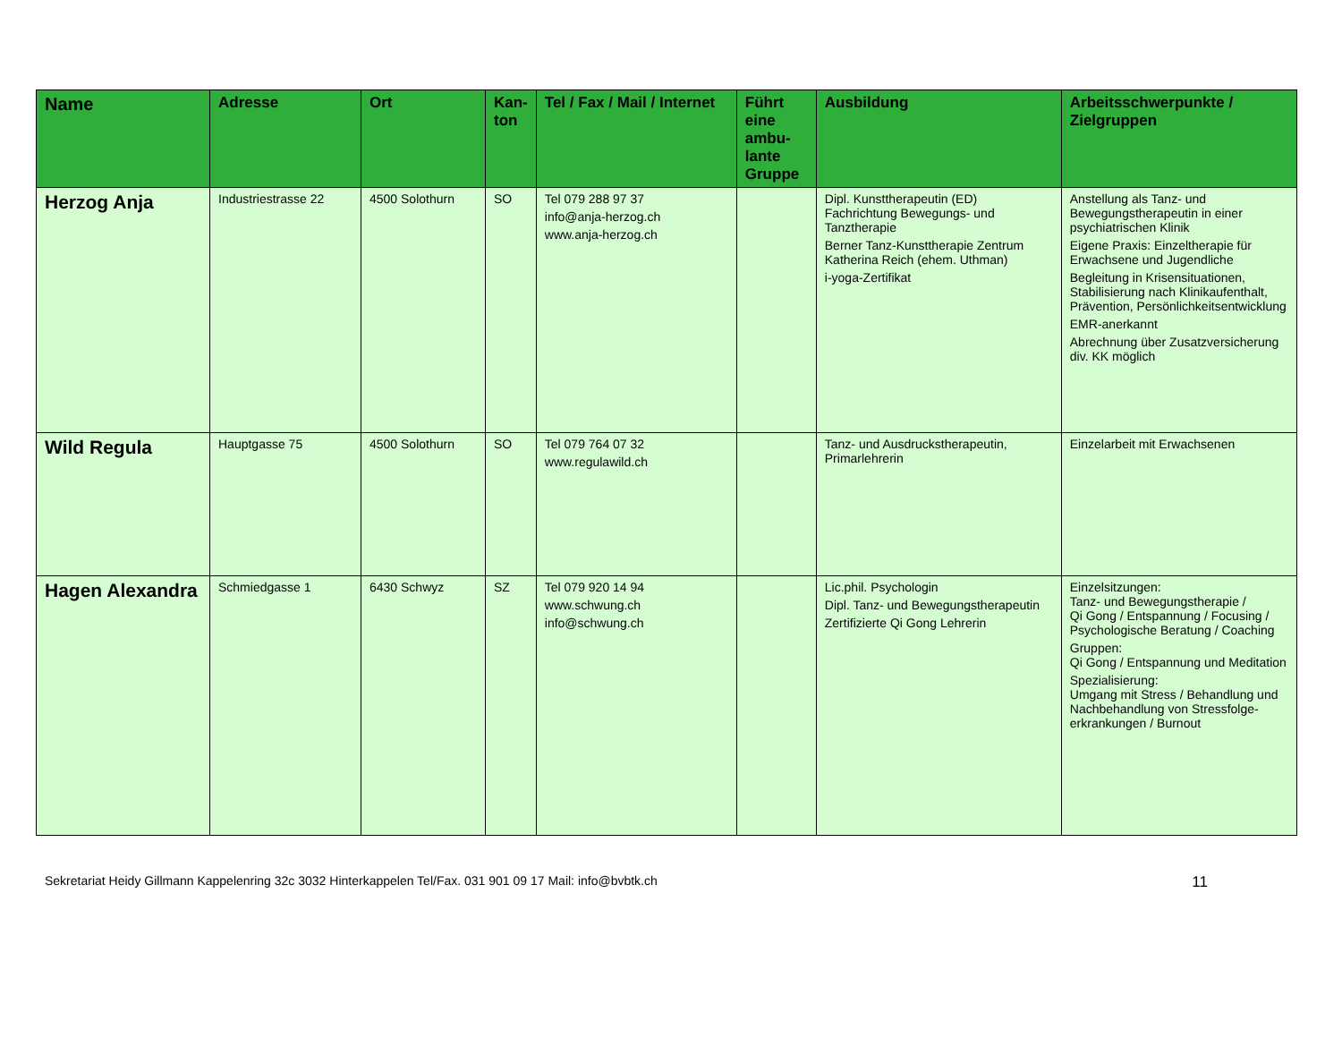| Name | Adresse | Ort | Kan- ton | Tel / Fax / Mail / Internet | Führt eine ambu-lante Gruppe | Ausbildung | Arbeitsschwerpunkte / Zielgruppen |
| --- | --- | --- | --- | --- | --- | --- | --- |
| Herzog Anja | Industriestrasse 22 | 4500 Solothurn | SO | Tel 079 288 97 37 info@anja-herzog.ch www.anja-herzog.ch | | Dipl. Kunsttherapeutin (ED) Fachrichtung Bewegungs- und Tanztherapie Berner Tanz-Kunsttherapie Zentrum Katherina Reich (ehem. Uthman) i-yoga-Zertifikat | Anstellung als Tanz- und Bewegungstherapeutin in einer psychiatrischen Klinik Eigene Praxis: Einzeltherapie für Erwachsene und Jugendliche Begleitung in Krisensituationen, Stabilisierung nach Klinikaufenthalt, Prävention, Persönlichkeitsentwicklung EMR-anerkannt Abrechnung über Zusatzversicherung div. KK möglich |
| Wild Regula | Hauptgasse 75 | 4500 Solothurn | SO | Tel 079 764 07 32 www.regulawild.ch | | Tanz- und Ausdruckstherapeutin, Primarlehrerin | Einzelarbeit mit Erwachsenen |
| Hagen Alexandra | Schmiedgasse 1 | 6430 Schwyz | SZ | Tel 079 920 14 94 www.schwung.ch info@schwung.ch | | Lic.phil. Psychologin Dipl. Tanz- und Bewegungstherapeutin Zertifizierte Qi Gong Lehrerin | Einzelsitzungen: Tanz- und Bewegungstherapie / Qi Gong / Entspannung / Focusing / Psychologische Beratung / Coaching Gruppen: Qi Gong / Entspannung und Meditation Spezialisierung: Umgang mit Stress / Behandlung und Nachbehandlung von Stressfolge-erkrankungen / Burnout |
Sekretariat Heidy Gillmann Kappelenring 32c 3032 Hinterkappelen Tel/Fax. 031 901 09 17 Mail: info@bvbtk.ch 11